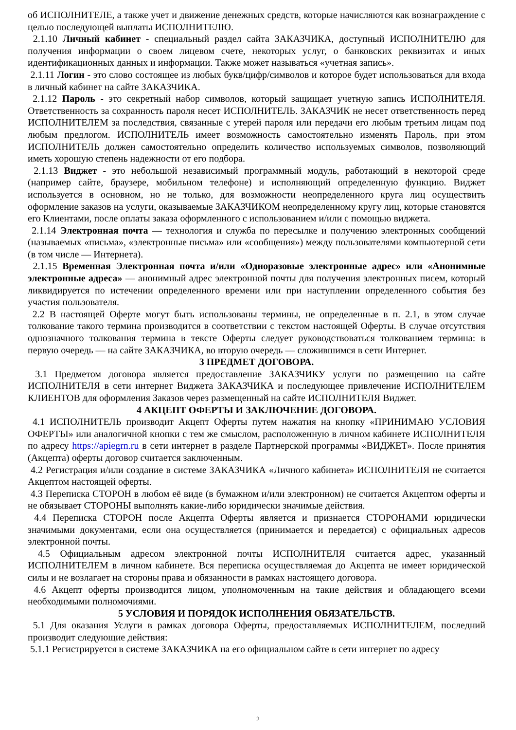об ИСПОЛНИТЕЛЕ, а также учет и движение денежных средств, которые начисляются как вознаграждение с целью последующей выплаты ИСПОЛНИТЕЛЮ.
2.1.10 Личный кабинет - специальный раздел сайта ЗАКАЗЧИКА, доступный ИСПОЛНИТЕЛЮ для получения информации о своем лицевом счете, некоторых услуг, о банковских реквизитах и иных идентификационных данных и информации. Также может называться «учетная запись».
2.1.11 Логин - это слово состоящее из любых букв/цифр/символов и которое будет использоваться для входа в личный кабинет на сайте ЗАКАЗЧИКА.
2.1.12 Пароль - это секретный набор символов, который защищает учетную запись ИСПОЛНИТЕЛЯ. Ответственность за сохранность пароля несет ИСПОЛНИТЕЛЬ. ЗАКАЗЧИК не несет ответственность перед ИСПОЛНИТЕЛЕМ за последствия, связанные с утерей пароля или передачи его любым третьим лицам под любым предлогом. ИСПОЛНИТЕЛЬ имеет возможность самостоятельно изменять Пароль, при этом ИСПОЛНИТЕЛЬ должен самостоятельно определить количество используемых символов, позволяющий иметь хорошую степень надежности от его подбора.
2.1.13 Виджет - это небольшой независимый программный модуль, работающий в некоторой среде (например сайте, браузере, мобильном телефоне) и исполняющий определенную функцию. Виджет используется в основном, но не только, для возможности неопределенного круга лиц осуществить оформление заказов на услуги, оказываемые ЗАКАЗЧИКОМ неопределенному кругу лиц, которые становятся его Клиентами, после оплаты заказа оформленного с использованием и/или с помощью виджета.
2.1.14 Электронная почта — технология и служба по пересылке и получению электронных сообщений (называемых «письма», «электронные письма» или «сообщения») между пользователями компьютерной сети (в том числе — Интернета).
2.1.15 Временная Электронная почта и/или «Одноразовые электронные адрес» или «Анонимные электронные адреса» — анонимный адрес электронной почты для получения электронных писем, который ликвидируется по истечении определенного времени или при наступлении определенного события без участия пользователя.
2.2 В настоящей Оферте могут быть использованы термины, не определенные в п. 2.1, в этом случае толкование такого термина производится в соответствии с текстом настоящей Оферты. В случае отсутствия однозначного толкования термина в тексте Оферты следует руководствоваться толкованием термина: в первую очередь — на сайте ЗАКАЗЧИКА, во вторую очередь — сложившимся в сети Интернет.
3 ПРЕДМЕТ ДОГОВОРА.
3.1 Предметом договора является предоставление ЗАКАЗЧИКУ услуги по размещению на сайте ИСПОЛНИТЕЛЯ в сети интернет Виджета ЗАКАЗЧИКА и последующее привлечение ИСПОЛНИТЕЛЕМ КЛИЕНТОВ для оформления Заказов через размещенный на сайте ИСПОЛНИТЕЛЯ Виджет.
4 АКЦЕПТ ОФЕРТЫ И ЗАКЛЮЧЕНИЕ ДОГОВОРА.
4.1 ИСПОЛНИТЕЛЬ производит Акцепт Оферты путем нажатия на кнопку «ПРИНИМАЮ УСЛОВИЯ ОФЕРТЫ» или аналогичной кнопки с тем же смыслом, расположенную в личном кабинете ИСПОЛНИТЕЛЯ по адресу https://apiegrn.ru в сети интернет в разделе Партнерской программы «ВИДЖЕТ». После принятия (Акцепта) оферты договор считается заключенным.
4.2 Регистрация и/или создание в системе ЗАКАЗЧИКА «Личного кабинета» ИСПОЛНИТЕЛЯ не считается Акцептом настоящей оферты.
4.3 Переписка СТОРОН в любом её виде (в бумажном и/или электронном) не считается Акцептом оферты и не обязывает СТОРОНЫ выполнять какие-либо юридически значимые действия.
4.4 Переписка СТОРОН после Акцепта Оферты является и признается СТОРОНАМИ юридически значимыми документами, если она осуществляется (принимается и передается) с официальных адресов электронной почты.
4.5 Официальным адресом электронной почты ИСПОЛНИТЕЛЯ считается адрес, указанный ИСПОЛНИТЕЛЕМ в личном кабинете. Вся переписка осуществляемая до Акцепта не имеет юридической силы и не возлагает на стороны права и обязанности в рамках настоящего договора.
4.6 Акцепт оферты производится лицом, уполномоченным на такие действия и обладающего всеми необходимыми полномочиями.
5 УСЛОВИЯ И ПОРЯДОК ИСПОЛНЕНИЯ ОБЯЗАТЕЛЬСТВ.
5.1 Для оказания Услуги в рамках договора Оферты, предоставляемых ИСПОЛНИТЕЛЕМ, последний производит следующие действия:
5.1.1 Регистрируется в системе ЗАКАЗЧИКА на его официальном сайте в сети интернет по адресу
2